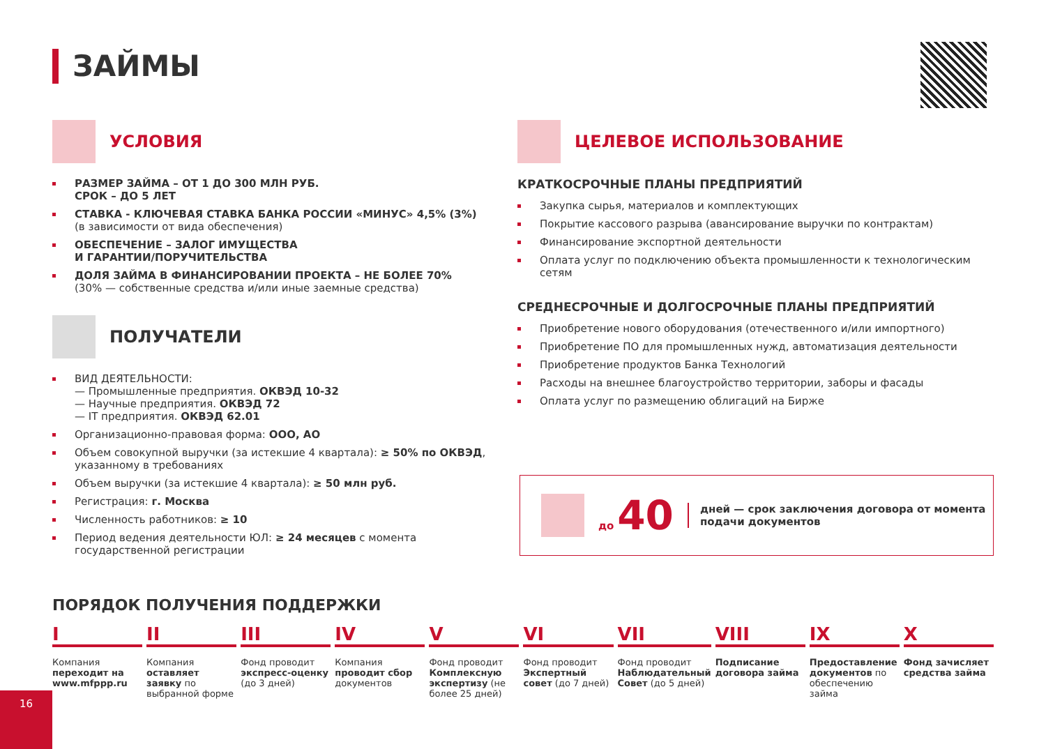ЗАЙМЫ
УСЛОВИЯ
РАЗМЕР ЗАЙМА – ОТ 1 ДО 300 МЛН РУБ.
СРОК – ДО 5 ЛЕТ
СТАВКА - КЛЮЧЕВАЯ СТАВКА БАНКА РОССИИ «МИНУС» 4,5% (3%)
(в зависимости от вида обеспечения)
ОБЕСПЕЧЕНИЕ – ЗАЛОГ ИМУЩЕСТВА
И ГАРАНТИИ/ПОРУЧИТЕЛЬСТВА
ДОЛЯ ЗАЙМА В ФИНАНСИРОВАНИИ ПРОЕКТА – НЕ БОЛЕЕ 70%
(30% — собственные средства и/или иные заемные средства)
ПОЛУЧАТЕЛИ
ВИД ДЕЯТЕЛЬНОСТИ:
— Промышленные предприятия. ОКВЭД 10-32
— Научные предприятия. ОКВЭД 72
— IT предприятия. ОКВЭД 62.01
Организационно-правовая форма: ООО, АО
Объем совокупной выручки (за истекшие 4 квартала): ≥ 50% по ОКВЭД, указанному в требованиях
Объем выручки (за истекшие 4 квартала): ≥ 50 млн руб.
Регистрация: г. Москва
Численность работников: ≥ 10
Период ведения деятельности ЮЛ: ≥ 24 месяцев с момента государственной регистрации
ЦЕЛЕВОЕ ИСПОЛЬЗОВАНИЕ
КРАТКОСРОЧНЫЕ ПЛАНЫ ПРЕДПРИЯТИЙ
Закупка сырья, материалов и комплектующих
Покрытие кассового разрыва (авансирование выручки по контрактам)
Финансирование экспортной деятельности
Оплата услуг по подключению объекта промышленности к технологическим сетям
СРЕДНЕСРОЧНЫЕ И ДОЛГОСРОЧНЫЕ ПЛАНЫ ПРЕДПРИЯТИЙ
Приобретение нового оборудования (отечественного и/или импортного)
Приобретение ПО для промышленных нужд, автоматизация деятельности
Приобретение продуктов Банка Технологий
Расходы на внешнее благоустройство территории, заборы и фасады
Оплата услуг по размещению облигаций на Бирже
до 40 дней — срок заключения договора от момента
подачи документов
ПОРЯДОК ПОЛУЧЕНИЯ ПОДДЕРЖКИ
I
Компания переходит на www.mfppp.ru
II
Компания оставляет заявку по выбранной форме
III
Фонд проводит экспресс-оценку (до 3 дней)
IV
Компания проводит сбор документов
V
Фонд проводит Комплексную экспертизу (не более 25 дней)
VI
Фонд проводит Экспертный совет (до 7 дней)
VII
Фонд проводит Наблюдательный Совет (до 5 дней)
VIII
Подписание договора займа
IX
Предоставление документов по обеспечению займа
X
Фонд зачисляет средства займа
16